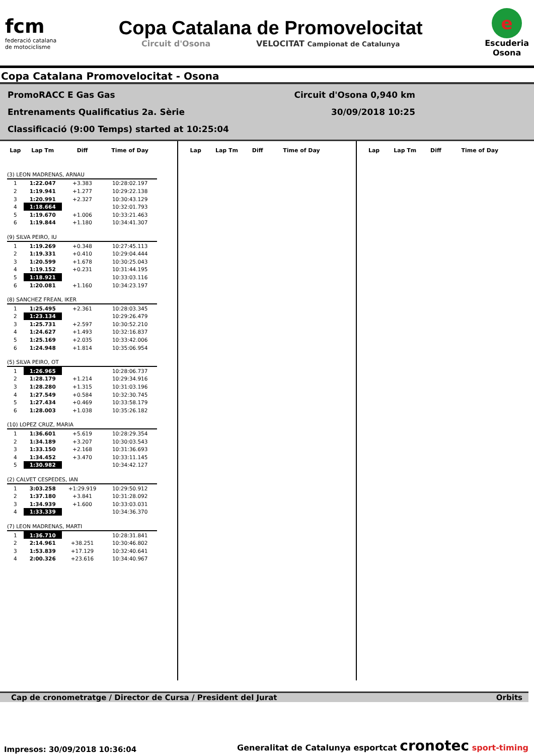fcm
federació catalana
de motociclisme
Copa Catalana de Promovelocitat
Circuit d'Osona VELOCITAT Campionat de Catalunya
e
Escuderia
Osona
Copa Catalana Promovelocitat - Osona
PromoRACC E Gas Gas Circuit d'Osona 0,940 km
Entrenaments Qualificatius 2a. Sèrie 30/09/2018 10:25
Classificació (9:00 Temps) started at 10:25:04
| Lap | Lap Tm | Diff | Time of Day |
| --- | --- | --- | --- |
| (3) LEON MADRENAS, ARNAU | | | |
| 1 | 1:22.047 | +3.383 | 10:28:02.197 |
| 2 | 1:19.941 | +1.277 | 10:29:22.138 |
| 3 | 1:20.991 | +2.327 | 10:30:43.129 |
| 4 | 1:18.664 | | 10:32:01.793 |
| 5 | 1:19.670 | +1.006 | 10:33:21.463 |
| 6 | 1:19.844 | +1.180 | 10:34:41.307 |
| (9) SILVA PEIRO, IU | | | |
| 1 | 1:19.269 | +0.348 | 10:27:45.113 |
| 2 | 1:19.331 | +0.410 | 10:29:04.444 |
| 3 | 1:20.599 | +1.678 | 10:30:25.043 |
| 4 | 1:19.152 | +0.231 | 10:31:44.195 |
| 5 | 1:18.921 | | 10:33:03.116 |
| 6 | 1:20.081 | +1.160 | 10:34:23.197 |
| (8) SANCHEZ FREAN, IKER | | | |
| 1 | 1:25.495 | +2.361 | 10:28:03.345 |
| 2 | 1:23.134 | | 10:29:26.479 |
| 3 | 1:25.731 | +2.597 | 10:30:52.210 |
| 4 | 1:24.627 | +1.493 | 10:32:16.837 |
| 5 | 1:25.169 | +2.035 | 10:33:42.006 |
| 6 | 1:24.948 | +1.814 | 10:35:06.954 |
| (5) SILVA PEIRO, OT | | | |
| 1 | 1:26.965 | | 10:28:06.737 |
| 2 | 1:28.179 | +1.214 | 10:29:34.916 |
| 3 | 1:28.280 | +1.315 | 10:31:03.196 |
| 4 | 1:27.549 | +0.584 | 10:32:30.745 |
| 5 | 1:27.434 | +0.469 | 10:33:58.179 |
| 6 | 1:28.003 | +1.038 | 10:35:26.182 |
| (10) LOPEZ CRUZ, MARIA | | | |
| 1 | 1:36.601 | +5.619 | 10:28:29.354 |
| 2 | 1:34.189 | +3.207 | 10:30:03.543 |
| 3 | 1:33.150 | +2.168 | 10:31:36.693 |
| 4 | 1:34.452 | +3.470 | 10:33:11.145 |
| 5 | 1:30.982 | | 10:34:42.127 |
| (2) CALVET CESPEDES, IAN | | | |
| 1 | 3:03.258 | +1:29.919 | 10:29:50.912 |
| 2 | 1:37.180 | +3.841 | 10:31:28.092 |
| 3 | 1:34.939 | +1.600 | 10:33:03.031 |
| 4 | 1:33.339 | | 10:34:36.370 |
| (7) LEON MADRENAS, MARTI | | | |
| 1 | 1:36.710 | | 10:28:31.841 |
| 2 | 2:14.961 | +38.251 | 10:30:46.802 |
| 3 | 1:53.839 | +17.129 | 10:32:40.641 |
| 4 | 2:00.326 | +23.616 | 10:34:40.967 |
| Lap | Lap Tm | Diff | Time of Day |
| --- | --- | --- | --- |
| Lap | Lap Tm | Diff | Time of Day |
| --- | --- | --- | --- |
Cap de cronometratge / Director de Cursa / President del Jurat Orbits
Impresos: 30/09/2018 10:36:04 Generalitat de Catalunya esportcat cronotec sport-timing